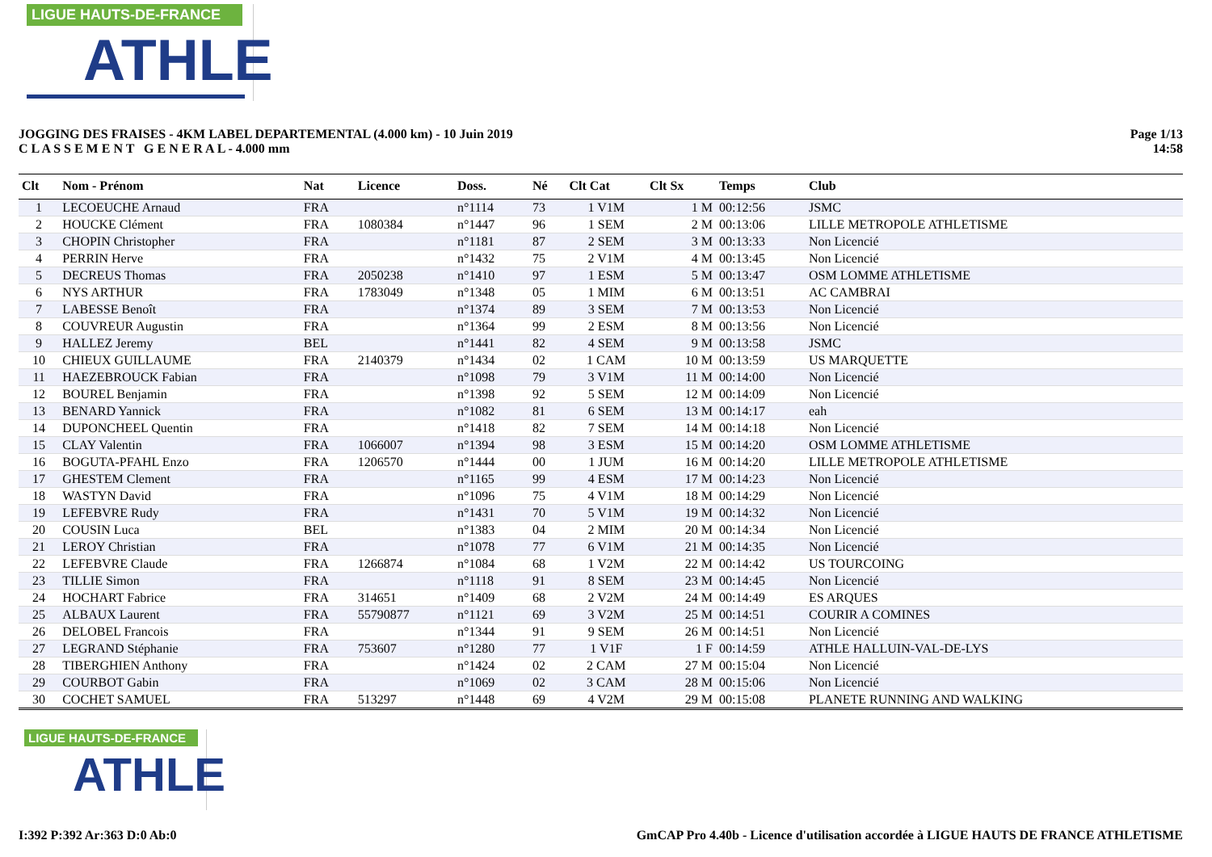LIGUE HAUTS-DE-FRANCE
ATHLE
JOGGING DES FRAISES - 4KM LABEL DEPARTEMENTAL (4.000 km) - 10 Juin 2019
C L A S S E M E N T G E N E R A L - 4.000 mm
Page 1/13
14:58
| Clt | Nom - Prénom | Nat | Licence | Doss. | Né | Clt Cat | Clt Sx | Temps | Club |
| --- | --- | --- | --- | --- | --- | --- | --- | --- | --- |
| 1 | LECOEUCHE Arnaud | FRA | | n°1114 | 73 | 1 V1M | 1 M | 00:12:56 | JSMC |
| 2 | HOUCKE Clément | FRA | 1080384 | n°1447 | 96 | 1 SEM | 2 M | 00:13:06 | LILLE METROPOLE ATHLETISME |
| 3 | CHOPIN Christopher | FRA | | n°1181 | 87 | 2 SEM | 3 M | 00:13:33 | Non Licencié |
| 4 | PERRIN Herve | FRA | | n°1432 | 75 | 2 V1M | 4 M | 00:13:45 | Non Licencié |
| 5 | DECREUS Thomas | FRA | 2050238 | n°1410 | 97 | 1 ESM | 5 M | 00:13:47 | OSM LOMME ATHLETISME |
| 6 | NYS ARTHUR | FRA | 1783049 | n°1348 | 05 | 1 MIM | 6 M | 00:13:51 | AC CAMBRAI |
| 7 | LABESSE Benoît | FRA | | n°1374 | 89 | 3 SEM | 7 M | 00:13:53 | Non Licencié |
| 8 | COUVREUR Augustin | FRA | | n°1364 | 99 | 2 ESM | 8 M | 00:13:56 | Non Licencié |
| 9 | HALLEZ Jeremy | BEL | | n°1441 | 82 | 4 SEM | 9 M | 00:13:58 | JSMC |
| 10 | CHIEUX GUILLAUME | FRA | 2140379 | n°1434 | 02 | 1 CAM | 10 M | 00:13:59 | US MARQUETTE |
| 11 | HAEZEBROUCK Fabian | FRA | | n°1098 | 79 | 3 V1M | 11 M | 00:14:00 | Non Licencié |
| 12 | BOUREL Benjamin | FRA | | n°1398 | 92 | 5 SEM | 12 M | 00:14:09 | Non Licencié |
| 13 | BENARD Yannick | FRA | | n°1082 | 81 | 6 SEM | 13 M | 00:14:17 | eah |
| 14 | DUPONCHEEL Quentin | FRA | | n°1418 | 82 | 7 SEM | 14 M | 00:14:18 | Non Licencié |
| 15 | CLAY Valentin | FRA | 1066007 | n°1394 | 98 | 3 ESM | 15 M | 00:14:20 | OSM LOMME ATHLETISME |
| 16 | BOGUTA-PFAHL Enzo | FRA | 1206570 | n°1444 | 00 | 1 JUM | 16 M | 00:14:20 | LILLE METROPOLE ATHLETISME |
| 17 | GHESTEM Clement | FRA | | n°1165 | 99 | 4 ESM | 17 M | 00:14:23 | Non Licencié |
| 18 | WASTYN David | FRA | | n°1096 | 75 | 4 V1M | 18 M | 00:14:29 | Non Licencié |
| 19 | LEFEBVRE Rudy | FRA | | n°1431 | 70 | 5 V1M | 19 M | 00:14:32 | Non Licencié |
| 20 | COUSIN Luca | BEL | | n°1383 | 04 | 2 MIM | 20 M | 00:14:34 | Non Licencié |
| 21 | LEROY Christian | FRA | | n°1078 | 77 | 6 V1M | 21 M | 00:14:35 | Non Licencié |
| 22 | LEFEBVRE Claude | FRA | 1266874 | n°1084 | 68 | 1 V2M | 22 M | 00:14:42 | US TOURCOING |
| 23 | TILLIE Simon | FRA | | n°1118 | 91 | 8 SEM | 23 M | 00:14:45 | Non Licencié |
| 24 | HOCHART Fabrice | FRA | 314651 | n°1409 | 68 | 2 V2M | 24 M | 00:14:49 | ES ARQUES |
| 25 | ALBAUX Laurent | FRA | 55790877 | n°1121 | 69 | 3 V2M | 25 M | 00:14:51 | COURIR A COMINES |
| 26 | DELOBEL Francois | FRA | | n°1344 | 91 | 9 SEM | 26 M | 00:14:51 | Non Licencié |
| 27 | LEGRAND Stéphanie | FRA | 753607 | n°1280 | 77 | 1 V1F | 1 F | 00:14:59 | ATHLE HALLUIN-VAL-DE-LYS |
| 28 | TIBERGHIEN Anthony | FRA | | n°1424 | 02 | 2 CAM | 27 M | 00:15:04 | Non Licencié |
| 29 | COURBOT Gabin | FRA | | n°1069 | 02 | 3 CAM | 28 M | 00:15:06 | Non Licencié |
| 30 | COCHET SAMUEL | FRA | 513297 | n°1448 | 69 | 4 V2M | 29 M | 00:15:08 | PLANETE RUNNING AND WALKING |
LIGUE HAUTS-DE-FRANCE
ATHLE
I:392 P:392 Ar:363 D:0 Ab:0 GmCAP Pro 4.40b - Licence d'utilisation accordée à LIGUE HAUTS DE FRANCE ATHLETISME